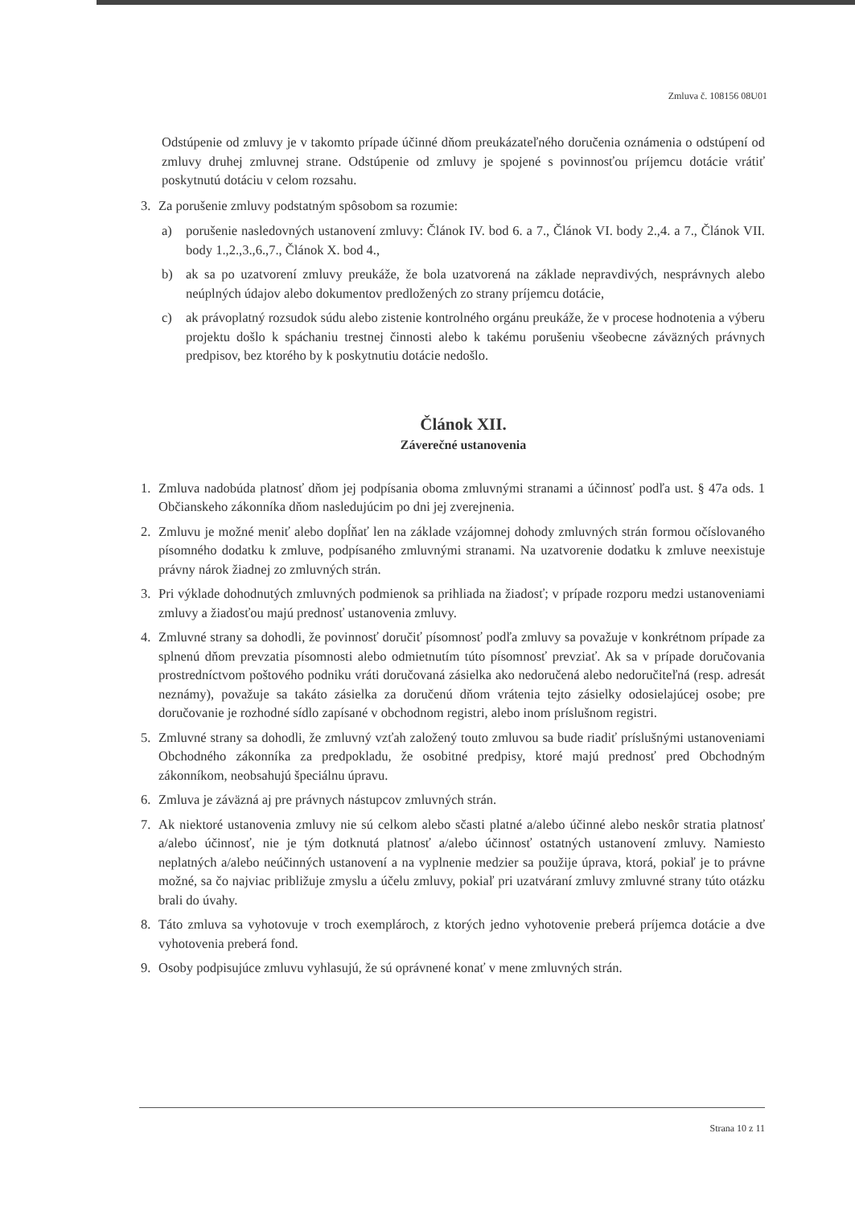Zmluva č. 108156 08U01
Odstúpenie od zmluvy je v takomto prípade účinné dňom preukázateľného doručenia oznámenia o odstúpení od zmluvy druhej zmluvnej strane. Odstúpenie od zmluvy je spojené s povinnosťou príjemcu dotácie vrátiť poskytnutú dotáciu v celom rozsahu.
3. Za porušenie zmluvy podstatným spôsobom sa rozumie:
a) porušenie nasledovných ustanovení zmluvy: Článok IV. bod 6. a 7., Článok VI. body 2.,4. a 7., Článok VII. body 1.,2.,3.,6.,7., Článok X. bod 4.,
b) ak sa po uzatvorení zmluvy preukáže, že bola uzatvorená na základe nepravdivých, nesprávnych alebo neúplných údajov alebo dokumentov predložených zo strany príjemcu dotácie,
c) ak právoplatný rozsudok súdu alebo zistenie kontrolného orgánu preukáže, že v procese hodnotenia a výberu projektu došlo k spáchaniu trestnej činnosti alebo k takému porušeniu všeobecne záväzných právnych predpisov, bez ktorého by k poskytnutiu dotácie nedošlo.
Článok XII.
Záverečné ustanovenia
1. Zmluva nadobúda platnosť dňom jej podpísania oboma zmluvnými stranami a účinnosť podľa ust. § 47a ods. 1 Občianskeho zákonníka dňom nasledujúcim po dni jej zverejnenia.
2. Zmluvu je možné meniť alebo dopĺňať len na základe vzájomnej dohody zmluvných strán formou očíslovaného písomného dodatku k zmluve, podpísaného zmluvnými stranami. Na uzatvorenie dodatku k zmluve neexistuje právny nárok žiadnej zo zmluvných strán.
3. Pri výklade dohodnutých zmluvných podmienok sa prihliada na žiadosť; v prípade rozporu medzi ustanoveniami zmluvy a žiadosťou majú prednosť ustanovenia zmluvy.
4. Zmluvné strany sa dohodli, že povinnosť doručiť písomnosť podľa zmluvy sa považuje v konkrétnom prípade za splnenú dňom prevzatia písomnosti alebo odmietnutím túto písomnosť prevziať. Ak sa v prípade doručovania prostredníctvom poštového podniku vráti doručovaná zásielka ako nedoručená alebo nedoručiteľná (resp. adresát neznámy), považuje sa takáto zásielka za doručenú dňom vrátenia tejto zásielky odosielajúcej osobe; pre doručovanie je rozhodné sídlo zapísané v obchodnom registri, alebo inom príslušnom registri.
5. Zmluvné strany sa dohodli, že zmluvný vzťah založený touto zmluvou sa bude riadiť príslušnými ustanoveniami Obchodného zákonníka za predpokladu, že osobitné predpisy, ktoré majú prednosť pred Obchodným zákonníkom, neobsahujú špeciálnu úpravu.
6. Zmluva je záväzná aj pre právnych nástupcov zmluvných strán.
7. Ak niektoré ustanovenia zmluvy nie sú celkom alebo sčasti platné a/alebo účinné alebo neskôr stratia platnosť a/alebo účinnosť, nie je tým dotknutá platnosť a/alebo účinnosť ostatných ustanovení zmluvy. Namiesto neplatných a/alebo neúčinných ustanovení a na vyplnenie medzier sa použije úprava, ktorá, pokiaľ je to právne možné, sa čo najviac približuje zmyslu a účelu zmluvy, pokiaľ pri uzatváraní zmluvy zmluvné strany túto otázku brali do úvahy.
8. Táto zmluva sa vyhotovuje v troch exemplároch, z ktorých jedno vyhotovenie preberá príjemca dotácie a dve vyhotovenia preberá fond.
9. Osoby podpisujúce zmluvu vyhlasujú, že sú oprávnené konať v mene zmluvných strán.
Strana 10 z 11